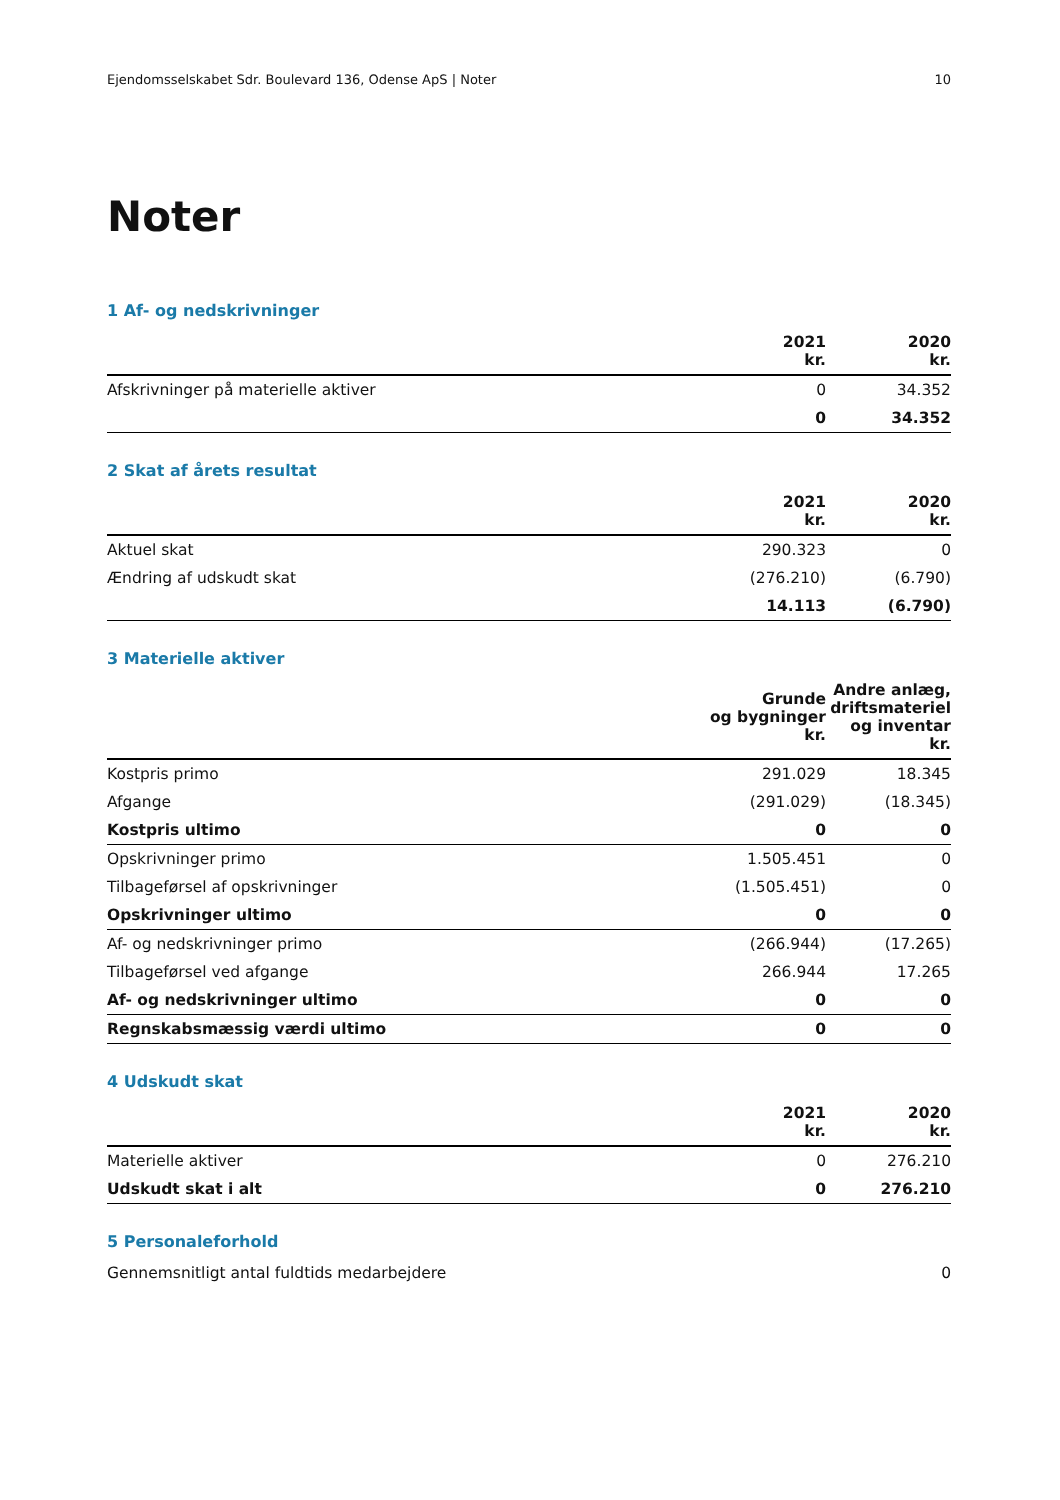Ejendomsselskabet Sdr. Boulevard 136, Odense ApS | Noter 10
Noter
1 Af- og nedskrivninger
| | 2021 kr. | 2020 kr. |
| --- | --- | --- |
| Afskrivninger på materielle aktiver | 0 | 34.352 |
| | 0 | 34.352 |
2 Skat af årets resultat
| | 2021 kr. | 2020 kr. |
| --- | --- | --- |
| Aktuel skat | 290.323 | 0 |
| Ændring af udskudt skat | (276.210) | (6.790) |
| | 14.113 | (6.790) |
3 Materielle aktiver
| | Grunde og bygninger kr. | Andre anlæg, driftsmateriel og inventar kr. |
| --- | --- | --- |
| Kostpris primo | 291.029 | 18.345 |
| Afgange | (291.029) | (18.345) |
| Kostpris ultimo | 0 | 0 |
| Opskrivninger primo | 1.505.451 | 0 |
| Tilbageførsel af opskrivninger | (1.505.451) | 0 |
| Opskrivninger ultimo | 0 | 0 |
| Af- og nedskrivninger primo | (266.944) | (17.265) |
| Tilbageførsel ved afgange | 266.944 | 17.265 |
| Af- og nedskrivninger ultimo | 0 | 0 |
| Regnskabsmæssig værdi ultimo | 0 | 0 |
4 Udskudt skat
| | 2021 kr. | 2020 kr. |
| --- | --- | --- |
| Materielle aktiver | 0 | 276.210 |
| Udskudt skat i alt | 0 | 276.210 |
5 Personaleforhold
| Gennemsnitligt antal fuldtids medarbejdere | 0 |